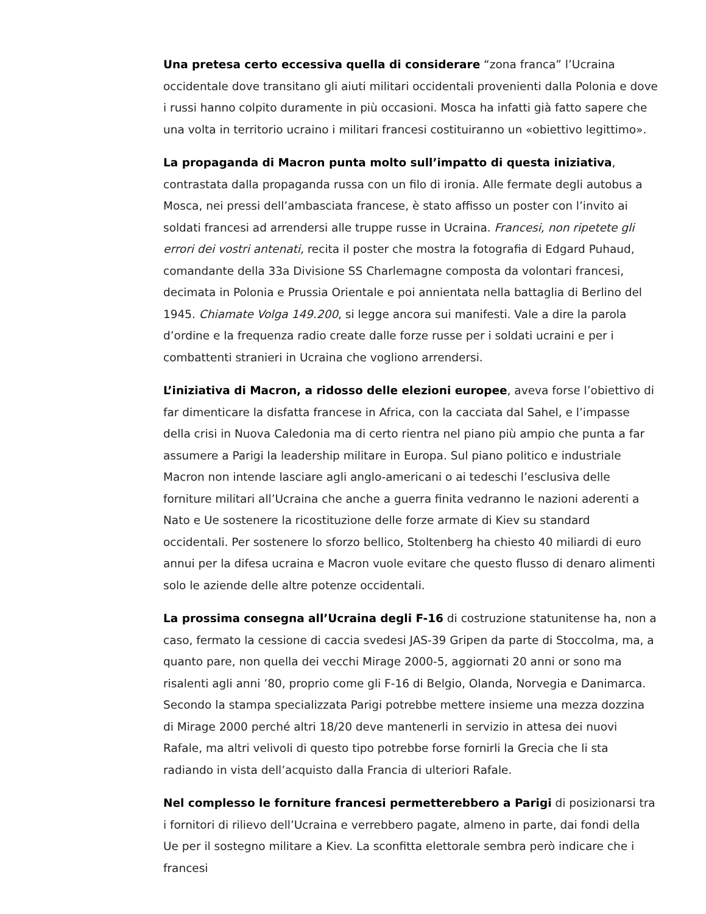Una pretesa certo eccessiva quella di considerare “zona franca” l’Ucraina occidentale dove transitano gli aiuti militari occidentali provenienti dalla Polonia e dove i russi hanno colpito duramente in più occasioni. Mosca ha infatti già fatto sapere che una volta in territorio ucraino i militari francesi costituiranno un «obiettivo legittimo».
La propaganda di Macron punta molto sull’impatto di questa iniziativa, contrastata dalla propaganda russa con un filo di ironia. Alle fermate degli autobus a Mosca, nei pressi dell’ambasciata francese, è stato affisso un poster con l’invito ai soldati francesi ad arrendersi alle truppe russe in Ucraina. Francesi, non ripetete gli errori dei vostri antenati, recita il poster che mostra la fotografia di Edgard Puhaud, comandante della 33a Divisione SS Charlemagne composta da volontari francesi, decimata in Polonia e Prussia Orientale e poi annientata nella battaglia di Berlino del 1945. Chiamate Volga 149.200, si legge ancora sui manifesti. Vale a dire la parola d’ordine e la frequenza radio create dalle forze russe per i soldati ucraini e per i combattenti stranieri in Ucraina che vogliono arrendersi.
L’iniziativa di Macron, a ridosso delle elezioni europee, aveva forse l’obiettivo di far dimenticare la disfatta francese in Africa, con la cacciata dal Sahel, e l’impasse della crisi in Nuova Caledonia ma di certo rientra nel piano più ampio che punta a far assumere a Parigi la leadership militare in Europa. Sul piano politico e industriale Macron non intende lasciare agli anglo-americani o ai tedeschi l’esclusiva delle forniture militari all’Ucraina che anche a guerra finita vedranno le nazioni aderenti a Nato e Ue sostenere la ricostituzione delle forze armate di Kiev su standard occidentali. Per sostenere lo sforzo bellico, Stoltenberg ha chiesto 40 miliardi di euro annui per la difesa ucraina e Macron vuole evitare che questo flusso di denaro alimenti solo le aziende delle altre potenze occidentali.
La prossima consegna all’Ucraina degli F-16 di costruzione statunitense ha, non a caso, fermato la cessione di caccia svedesi JAS-39 Gripen da parte di Stoccolma, ma, a quanto pare, non quella dei vecchi Mirage 2000-5, aggiornati 20 anni or sono ma risalenti agli anni ’80, proprio come gli F-16 di Belgio, Olanda, Norvegia e Danimarca. Secondo la stampa specializzata Parigi potrebbe mettere insieme una mezza dozzina di Mirage 2000 perché altri 18/20 deve mantenerli in servizio in attesa dei nuovi Rafale, ma altri velivoli di questo tipo potrebbe forse fornirli la Grecia che li sta radiando in vista dell’acquisto dalla Francia di ulteriori Rafale.
Nel complesso le forniture francesi permetterebbero a Parigi di posizionarsi tra i fornitori di rilievo dell’Ucraina e verrebbero pagate, almeno in parte, dai fondi della Ue per il sostegno militare a Kiev. La sconfitta elettorale sembra però indicare che i francesi